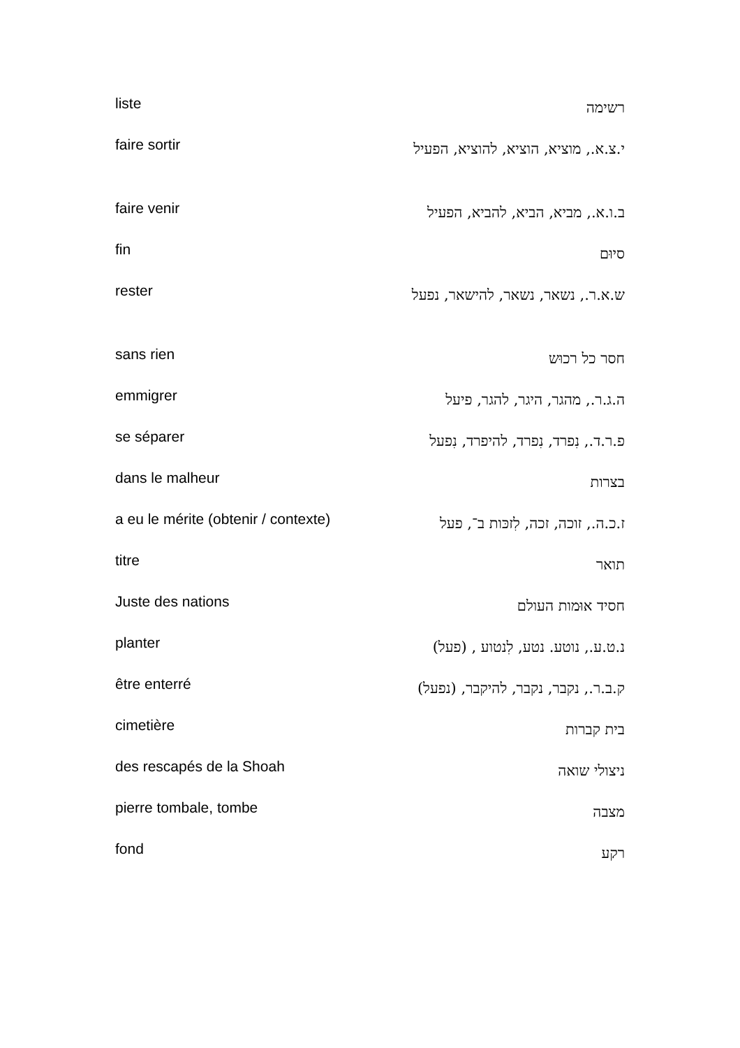| liste | רשימה |
| faire sortir | י.צ.א., מוציא, הוציא, להוציא, הפעיל |
| faire venir | ב.ו.א., מביא, הביא, להביא, הפעיל |
| fin | סיוּם |
| rester | ש.א.ר., נשאר, נשאר, להישאר, נפעל |
| sans rien | חסר כל רכוּש |
| emmigrer | ה.ג.ר., מהגר, היגר, להגר, פיעל |
| se séparer | פ.ר.ד., נִפרד, נִפרד, להיפרד, נִפעל |
| dans le malheur | בצרות |
| a eu le mérite (obtenir / contexte) | ז.כ.ה., זוכה, זכה, לִזכּות ב־, פעל |
| titre | תואר |
| Juste des nations | חסיד אוּמות העולם |
| planter | נ.ט.ע., נוטע. נטע, לִנטוע , (פעל) |
| être enterré | ק.ב.ר., נקבר, נקבר, להיקבר, (נפעל) |
| cimetière | בית קברות |
| des rescapés de la Shoah | ניצולי שואה |
| pierre tombale, tombe | מצבה |
| fond | רקע |